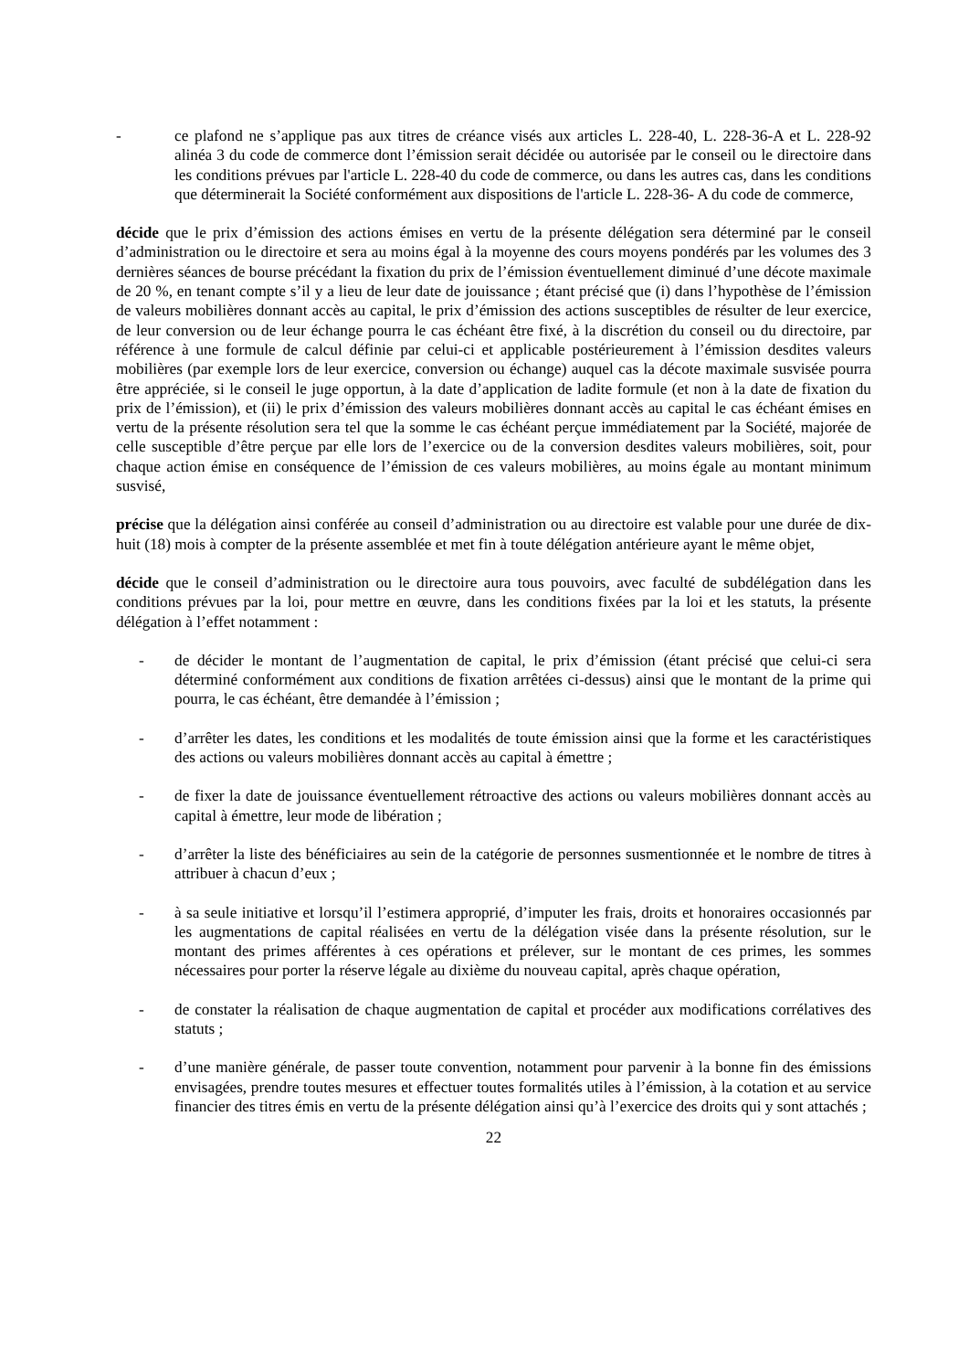- ce plafond ne s’applique pas aux titres de créance visés aux articles L. 228-40, L. 228-36-A et L. 228-92 alinéa 3 du code de commerce dont l’émission serait décidée ou autorisée par le conseil ou le directoire dans les conditions prévues par l'article L. 228-40 du code de commerce, ou dans les autres cas, dans les conditions que déterminerait la Société conformément aux dispositions de l'article L. 228-36- A du code de commerce,
décide que le prix d’émission des actions émises en vertu de la présente délégation sera déterminé par le conseil d’administration ou le directoire et sera au moins égal à la moyenne des cours moyens pondérés par les volumes des 3 dernières séances de bourse précédant la fixation du prix de l’émission éventuellement diminué d’une décote maximale de 20 %, en tenant compte s’il y a lieu de leur date de jouissance ; étant précisé que (i) dans l’hypothèse de l’émission de valeurs mobilières donnant accès au capital, le prix d’émission des actions susceptibles de résulter de leur exercice, de leur conversion ou de leur échange pourra le cas échéant être fixé, à la discrétion du conseil ou du directoire, par référence à une formule de calcul définie par celui-ci et applicable postérieurement à l’émission desdites valeurs mobilières (par exemple lors de leur exercice, conversion ou échange) auquel cas la décote maximale susvisée pourra être appréciée, si le conseil le juge opportun, à la date d’application de ladite formule (et non à la date de fixation du prix de l’émission), et (ii) le prix d’émission des valeurs mobilières donnant accès au capital le cas échéant émises en vertu de la présente résolution sera tel que la somme le cas échéant perçue immédiatement par la Société, majorée de celle susceptible d’être perçue par elle lors de l’exercice ou de la conversion desdites valeurs mobilières, soit, pour chaque action émise en conséquence de l’émission de ces valeurs mobilières, au moins égale au montant minimum susvisé,
précise que la délégation ainsi conférée au conseil d’administration ou au directoire est valable pour une durée de dix-huit (18) mois à compter de la présente assemblée et met fin à toute délégation antérieure ayant le même objet,
décide que le conseil d’administration ou le directoire aura tous pouvoirs, avec faculté de subdélégation dans les conditions prévues par la loi, pour mettre en œuvre, dans les conditions fixées par la loi et les statuts, la présente délégation à l’effet notamment :
- de décider le montant de l’augmentation de capital, le prix d’émission (étant précisé que celui-ci sera déterminé conformément aux conditions de fixation arrêtées ci-dessus) ainsi que le montant de la prime qui pourra, le cas échéant, être demandée à l’émission ;
- d’arrêter les dates, les conditions et les modalités de toute émission ainsi que la forme et les caractéristiques des actions ou valeurs mobilières donnant accès au capital à émettre ;
- de fixer la date de jouissance éventuellement rétroactive des actions ou valeurs mobilières donnant accès au capital à émettre, leur mode de libération ;
- d’arrêter la liste des bénéficiaires au sein de la catégorie de personnes susmentionnée et le nombre de titres à attribuer à chacun d’eux ;
- à sa seule initiative et lorsqu’il l’estimera approprié, d’imputer les frais, droits et honoraires occasionnés par les augmentations de capital réalisées en vertu de la délégation visée dans la présente résolution, sur le montant des primes afférentes à ces opérations et prélever, sur le montant de ces primes, les sommes nécessaires pour porter la réserve légale au dixième du nouveau capital, après chaque opération,
- de constater la réalisation de chaque augmentation de capital et procéder aux modifications corrélatives des statuts ;
- d’une manière générale, de passer toute convention, notamment pour parvenir à la bonne fin des émissions envisagées, prendre toutes mesures et effectuer toutes formalités utiles à l’émission, à la cotation et au service financier des titres émis en vertu de la présente délégation ainsi qu’à l’exercice des droits qui y sont attachés ;
22